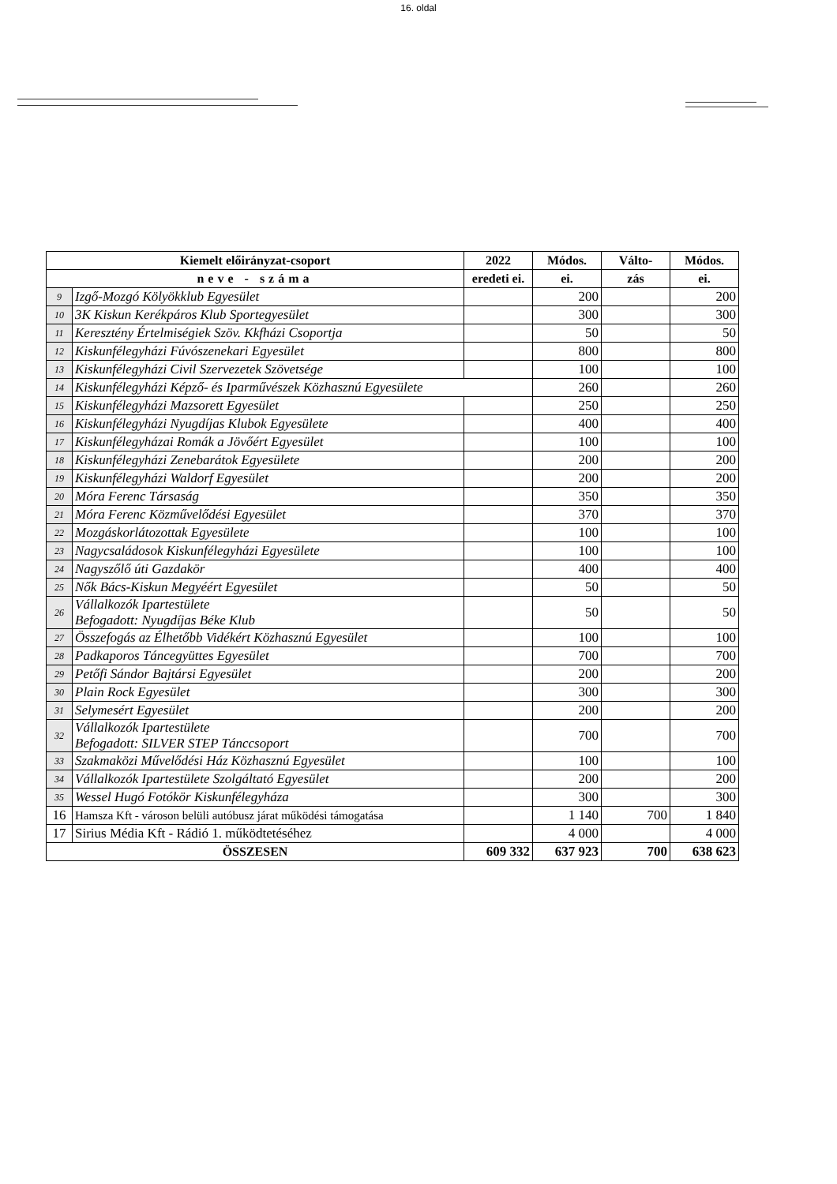16. oldal
| Kiemelt előirányzat-csoport | | 2022 | Módos. | Válto- | Módos. |
| --- | --- | --- | --- | --- | --- |
| neve - száma | | eredeti ei. | ei. | zás | ei. |
| 9 | Izgő-Mozgó Kölyökklub Egyesület | | 200 | | 200 |
| 10 | 3K Kiskun Kerékpáros Klub Sportegyesület | | 300 | | 300 |
| 11 | Keresztény Értelmiségiek Szöv. Kkfházi Csoportja | | 50 | | 50 |
| 12 | Kiskunfélegyházi Fúvószenekari Egyesület | | 800 | | 800 |
| 13 | Kiskunfélegyházi Civil Szervezetek Szövetsége | | 100 | | 100 |
| 14 | Kiskunfélegyházi Képző- és Iparművészek Közhasznú Egyesülete | | 260 | | 260 |
| 15 | Kiskunfélegyházi Mazsorett Egyesület | | 250 | | 250 |
| 16 | Kiskunfélegyházi Nyugdíjas Klubok Egyesülete | | 400 | | 400 |
| 17 | Kiskunfélegyházai Romák a Jövőért Egyesület | | 100 | | 100 |
| 18 | Kiskunfélegyházi Zenebarátok Egyesülete | | 200 | | 200 |
| 19 | Kiskunfélegyházi Waldorf Egyesület | | 200 | | 200 |
| 20 | Móra Ferenc Társaság | | 350 | | 350 |
| 21 | Móra Ferenc Közművelődési Egyesület | | 370 | | 370 |
| 22 | Mozgáskorlátozottak Egyesülete | | 100 | | 100 |
| 23 | Nagycsaládosok Kiskunfélegyházi Egyesülete | | 100 | | 100 |
| 24 | Nagyszőlő úti Gazdakör | | 400 | | 400 |
| 25 | Nők Bács-Kiskun Megyéért Egyesület | | 50 | | 50 |
| 26 | Vállalkozók Ipartestülete Befogadott: Nyugdíjas Béke Klub | | 50 | | 50 |
| 27 | Összefogás az Élhetőbb Vidékért Közhasznú Egyesület | | 100 | | 100 |
| 28 | Padkaporos Táncegyüttes Egyesület | | 700 | | 700 |
| 29 | Petőfi Sándor Bajtársi Egyesület | | 200 | | 200 |
| 30 | Plain Rock Egyesület | | 300 | | 300 |
| 31 | Selymesért Egyesület | | 200 | | 200 |
| 32 | Vállalkozók Ipartestülete Befogadott: SILVER STEP Tánccsoport | | 700 | | 700 |
| 33 | Szakmaközi Művelődési Ház Közhasznú Egyesület | | 100 | | 100 |
| 34 | Vállalkozók Ipartestülete Szolgáltató Egyesület | | 200 | | 200 |
| 35 | Wessel Hugó Fotókör Kiskunfélegyháza | | 300 | | 300 |
| 16 | Hamsza Kft - városon belüli autóbusz járat működési támogatása | | 1 140 | 700 | 1 840 |
| 17 | Sirius Média Kft - Rádió 1. működtetéséhez | | 4 000 | | 4 000 |
| ÖSSZESEN | | 609 332 | 637 923 | 700 | 638 623 |